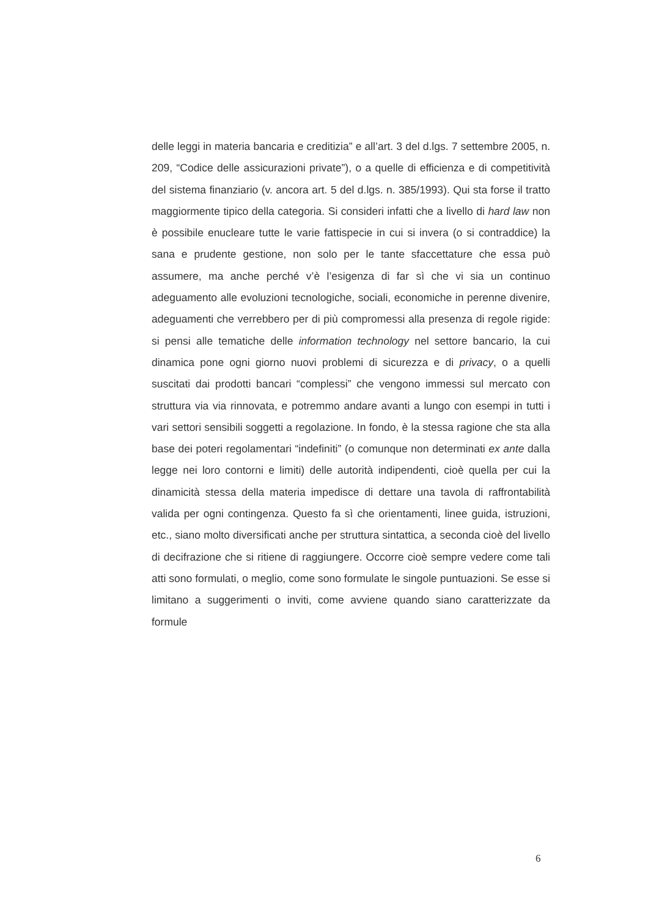delle leggi in materia bancaria e creditizia” e all’art. 3 del d.lgs. 7 settembre 2005, n. 209, “Codice delle assicurazioni private”), o a quelle di efficienza e di competitività del sistema finanziario (v. ancora art. 5 del d.lgs. n. 385/1993). Qui sta forse il tratto maggiormente tipico della categoria. Si consideri infatti che a livello di hard law non è possibile enucleare tutte le varie fattispecie in cui si invera (o si contraddice) la sana e prudente gestione, non solo per le tante sfaccettature che essa può assumere, ma anche perché v’è l’esigenza di far sì che vi sia un continuo adeguamento alle evoluzioni tecnologiche, sociali, economiche in perenne divenire, adeguamenti che verrebbero per di più compromessi alla presenza di regole rigide: si pensi alle tematiche delle information technology nel settore bancario, la cui dinamica pone ogni giorno nuovi problemi di sicurezza e di privacy, o a quelli suscitati dai prodotti bancari “complessi” che vengono immessi sul mercato con struttura via via rinnovata, e potremmo andare avanti a lungo con esempi in tutti i vari settori sensibili soggetti a regolazione. In fondo, è la stessa ragione che sta alla base dei poteri regolamentari “indefiniti” (o comunque non determinati ex ante dalla legge nei loro contorni e limiti) delle autorità indipendenti, cioè quella per cui la dinamicità stessa della materia impedisce di dettare una tavola di raffrontabilità valida per ogni contingenza. Questo fa sì che orientamenti, linee guida, istruzioni, etc., siano molto diversificati anche per struttura sintattica, a seconda cioè del livello di decifrazione che si ritiene di raggiungere. Occorre cioè sempre vedere come tali atti sono formulati, o meglio, come sono formulate le singole puntuazioni. Se esse si limitano a suggerimenti o inviti, come avviene quando siano caratterizzate da formule
6